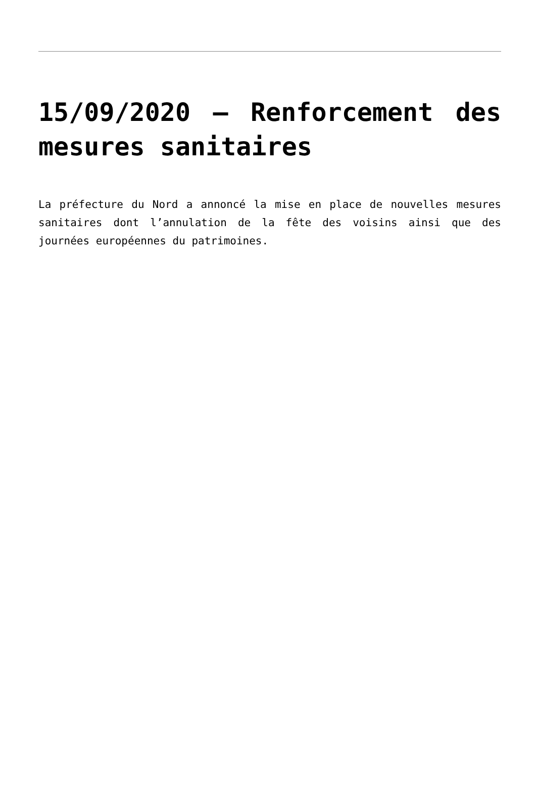15/09/2020 – Renforcement des mesures sanitaires
La préfecture du Nord a annoncé la mise en place de nouvelles mesures sanitaires dont l’annulation de la fête des voisins ainsi que des journées européennes du patrimoines.